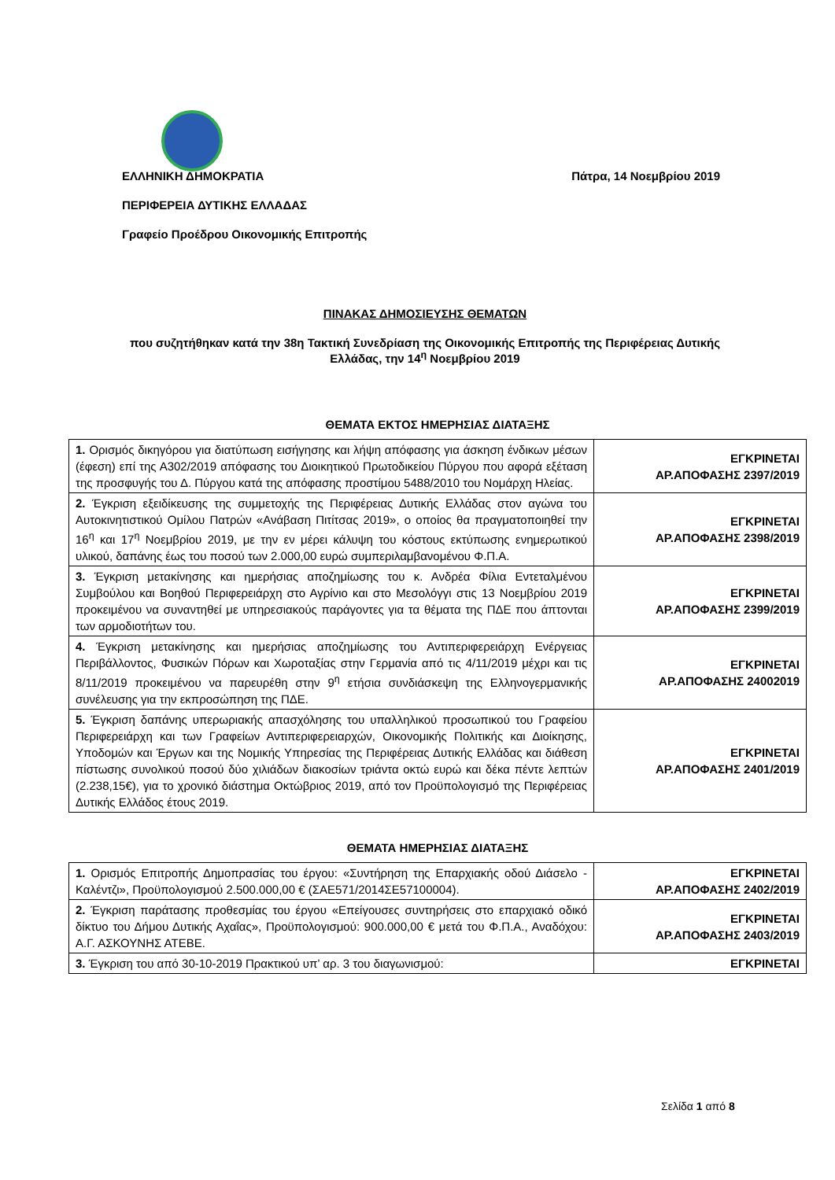ΕΛΛΗΝΙΚΗ ΔΗΜΟΚΡΑΤΙΑ Πάτρα, 14 Νοεμβρίου 2019
ΠΕΡΙΦΕΡΕΙΑ ΔΥΤΙΚΗΣ ΕΛΛΑΔΑΣ
Γραφείο Προέδρου Οικονομικής Επιτροπής
ΠΙΝΑΚΑΣ ΔΗΜΟΣΙΕΥΣΗΣ ΘΕΜΑΤΩΝ
που συζητήθηκαν κατά την 38η Τακτική Συνεδρίαση της Οικονομικής Επιτροπής της Περιφέρειας Δυτικής Ελλάδας, την 14<sup>η</sup> Νοεμβρίου 2019
ΘΕΜΑΤΑ ΕΚΤΟΣ ΗΜΕΡΗΣΙΑΣ ΔΙΑΤΑΞΗΣ
| 1. Ορισμός δικηγόρου για διατύπωση εισήγησης και λήψη απόφασης για άσκηση ένδικων μέσων (έφεση) επί της Α302/2019 απόφασης του Διοικητικού Πρωτοδικείου Πύργου που αφορά εξέταση της προσφυγής του Δ. Πύργου κατά της απόφασης προστίμου 5488/2010 του Νομάρχη Ηλείας. | ΕΓΚΡΙΝΕΤΑΙ ΑΡ.ΑΠΟΦΑΣΗΣ 2397/2019 |
| 2. Έγκριση εξειδίκευσης της συμμετοχής της Περιφέρειας Δυτικής Ελλάδας στον αγώνα του Αυτοκινητιστικού Ομίλου Πατρών «Ανάβαση Πιτίτσας 2019», ο οποίος θα πραγματοποιηθεί την 16<sup>η</sup> και 17<sup>η</sup> Νοεμβρίου 2019, με την εν μέρει κάλυψη του κόστους εκτύπωσης ενημερωτικού υλικού, δαπάνης έως του ποσού των 2.000,00 ευρώ συμπεριλαμβανομένου Φ.Π.Α. | ΕΓΚΡΙΝΕΤΑΙ ΑΡ.ΑΠΟΦΑΣΗΣ 2398/2019 |
| 3. Έγκριση μετακίνησης και ημερήσιας αποζημίωσης του κ. Ανδρέα Φίλια Εντεταλμένου Συμβούλου και Βοηθού Περιφερειάρχη στο Αγρίνιο και στο Μεσολόγγι στις 13 Νοεμβρίου 2019 προκειμένου να συναντηθεί με υπηρεσιακούς παράγοντες για τα θέματα της ΠΔΕ που άπτονται των αρμοδιοτήτων του. | ΕΓΚΡΙΝΕΤΑΙ ΑΡ.ΑΠΟΦΑΣΗΣ 2399/2019 |
| 4. Έγκριση μετακίνησης και ημερήσιας αποζημίωσης του Αντιπεριφερειάρχη Ενέργειας Περιβάλλοντος, Φυσικών Πόρων και Χωροταξίας στην Γερμανία από τις 4/11/2019 μέχρι και τις 8/11/2019 προκειμένου να παρευρέθη στην 9<sup>η</sup> ετήσια συνδιάσκεψη της Ελληνογερμανικής συνέλευσης για την εκπροσώπηση της ΠΔΕ. | ΕΓΚΡΙΝΕΤΑΙ ΑΡ.ΑΠΟΦΑΣΗΣ 24002019 |
| 5. Έγκριση δαπάνης υπερωριακής απασχόλησης του υπαλληλικού προσωπικού του Γραφείου Περιφερειάρχη και των Γραφείων Αντιπεριφερειαρχών, Οικονομικής Πολιτικής και Διοίκησης, Υποδομών και Έργων και της Νομικής Υπηρεσίας της Περιφέρειας Δυτικής Ελλάδας και διάθεση πίστωσης συνολικού ποσού δύο χιλιάδων διακοσίων τριάντα οκτώ ευρώ και δέκα πέντε λεπτών (2.238,15€), για το χρονικό διάστημα Οκτώβριος 2019, από τον Προϋπολογισμό της Περιφέρειας Δυτικής Ελλάδος έτους 2019. | ΕΓΚΡΙΝΕΤΑΙ ΑΡ.ΑΠΟΦΑΣΗΣ 2401/2019 |
ΘΕΜΑΤΑ ΗΜΕΡΗΣΙΑΣ ΔΙΑΤΑΞΗΣ
| 1. Ορισμός Επιτροπής Δημοπρασίας του έργου: «Συντήρηση της Επαρχιακής οδού Διάσελο - Καλέντζι», Προϋπολογισμού 2.500.000,00 € (ΣΑΕ571/2014ΣΕ57100004). | ΕΓΚΡΙΝΕΤΑΙ ΑΡ.ΑΠΟΦΑΣΗΣ 2402/2019 |
| 2. Έγκριση παράτασης προθεσμίας του έργου «Επείγουσες συντηρήσεις στο επαρχιακό οδικό δίκτυο του Δήμου Δυτικής Αχαΐας», Προϋπολογισμού: 900.000,00 € μετά του Φ.Π.Α., Αναδόχου: Α.Γ. ΑΣΚΟΥΝΗΣ ΑΤΕΒΕ. | ΕΓΚΡΙΝΕΤΑΙ ΑΡ.ΑΠΟΦΑΣΗΣ 2403/2019 |
| 3. Έγκριση του από 30-10-2019 Πρακτικού υπ’ αρ. 3 του διαγωνισμού: | ΕΓΚΡΙΝΕΤΑΙ |
Σελίδα 1 από 8